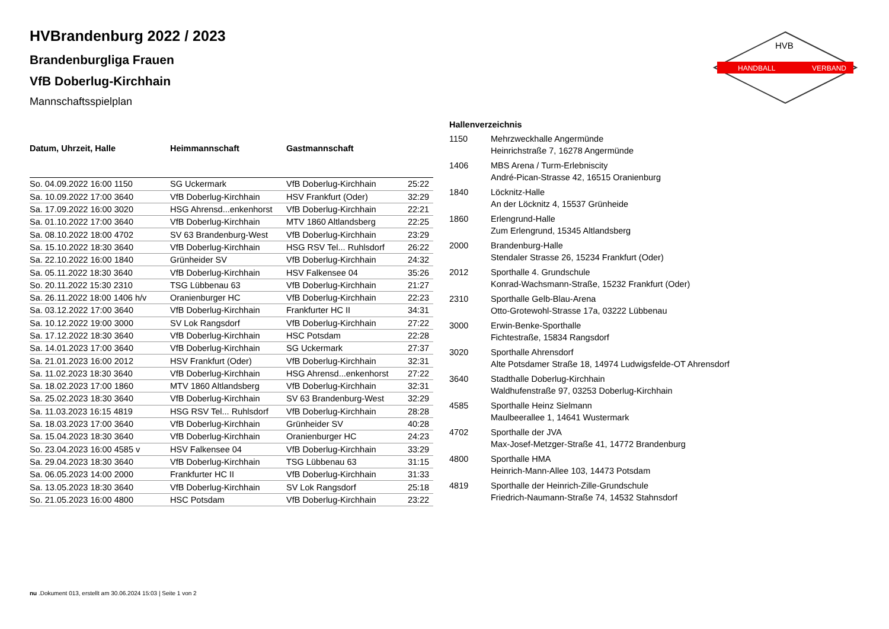HANDBALL
VERBAND
HVB
HVBrandenburg 2022 / 2023
Brandenburgliga Frauen
VfB Doberlug-Kirchhain
Mannschaftsspielplan
| Datum, Uhrzeit, Halle | Heimmannschaft | Gastmannschaft | |
| --- | --- | --- | --- |
| So. 04.09.2022 16:00 1150 | SG Uckermark | VfB Doberlug-Kirchhain | 25:22 |
| Sa. 10.09.2022 17:00 3640 | VfB Doberlug-Kirchhain | HSV Frankfurt (Oder) | 32:29 |
| Sa. 17.09.2022 16:00 3020 | HSG Ahrensd...enkenhorst | VfB Doberlug-Kirchhain | 22:21 |
| Sa. 01.10.2022 17:00 3640 | VfB Doberlug-Kirchhain | MTV 1860 Altlandsberg | 22:25 |
| Sa. 08.10.2022 18:00 4702 | SV 63 Brandenburg-West | VfB Doberlug-Kirchhain | 23:29 |
| Sa. 15.10.2022 18:30 3640 | VfB Doberlug-Kirchhain | HSG RSV Tel... Ruhlsdorf | 26:22 |
| Sa. 22.10.2022 16:00 1840 | Grünheider SV | VfB Doberlug-Kirchhain | 24:32 |
| Sa. 05.11.2022 18:30 3640 | VfB Doberlug-Kirchhain | HSV Falkensee 04 | 35:26 |
| So. 20.11.2022 15:30 2310 | TSG Lübbenau 63 | VfB Doberlug-Kirchhain | 21:27 |
| Sa. 26.11.2022 18:00 1406 h/v | Oranienburger HC | VfB Doberlug-Kirchhain | 22:23 |
| Sa. 03.12.2022 17:00 3640 | VfB Doberlug-Kirchhain | Frankfurter HC II | 34:31 |
| Sa. 10.12.2022 19:00 3000 | SV Lok Rangsdorf | VfB Doberlug-Kirchhain | 27:22 |
| Sa. 17.12.2022 18:30 3640 | VfB Doberlug-Kirchhain | HSC Potsdam | 22:28 |
| Sa. 14.01.2023 17:00 3640 | VfB Doberlug-Kirchhain | SG Uckermark | 27:37 |
| Sa. 21.01.2023 16:00 2012 | HSV Frankfurt (Oder) | VfB Doberlug-Kirchhain | 32:31 |
| Sa. 11.02.2023 18:30 3640 | VfB Doberlug-Kirchhain | HSG Ahrensd...enkenhorst | 27:22 |
| Sa. 18.02.2023 17:00 1860 | MTV 1860 Altlandsberg | VfB Doberlug-Kirchhain | 32:31 |
| Sa. 25.02.2023 18:30 3640 | VfB Doberlug-Kirchhain | SV 63 Brandenburg-West | 32:29 |
| Sa. 11.03.2023 16:15 4819 | HSG RSV Tel... Ruhlsdorf | VfB Doberlug-Kirchhain | 28:28 |
| Sa. 18.03.2023 17:00 3640 | VfB Doberlug-Kirchhain | Grünheider SV | 40:28 |
| Sa. 15.04.2023 18:30 3640 | VfB Doberlug-Kirchhain | Oranienburger HC | 24:23 |
| So. 23.04.2023 16:00 4585 v | HSV Falkensee 04 | VfB Doberlug-Kirchhain | 33:29 |
| Sa. 29.04.2023 18:30 3640 | VfB Doberlug-Kirchhain | TSG Lübbenau 63 | 31:15 |
| Sa. 06.05.2023 14:00 2000 | Frankfurter HC II | VfB Doberlug-Kirchhain | 31:33 |
| Sa. 13.05.2023 18:30 3640 | VfB Doberlug-Kirchhain | SV Lok Rangsdorf | 25:18 |
| So. 21.05.2023 16:00 4800 | HSC Potsdam | VfB Doberlug-Kirchhain | 23:22 |
| Hallenverzeichnis | |
| --- | --- |
| 1150 | Mehrzweckhalle Angermünde Heinrichstraße 7, 16278 Angermünde |
| 1406 | MBS Arena / Turm-Erlebniscity André-Pican-Strasse 42, 16515 Oranienburg |
| 1840 | Löcknitz-Halle An der Löcknitz 4, 15537 Grünheide |
| 1860 | Erlengrund-Halle Zum Erlengrund, 15345 Altlandsberg |
| 2000 | Brandenburg-Halle Stendaler Strasse 26, 15234 Frankfurt (Oder) |
| 2012 | Sporthalle 4. Grundschule Konrad-Wachsmann-Straße, 15232 Frankfurt (Oder) |
| 2310 | Sporthalle Gelb-Blau-Arena Otto-Grotewohl-Strasse 17a, 03222 Lübbenau |
| 3000 | Erwin-Benke-Sporthalle Fichtestraße, 15834 Rangsdorf |
| 3020 | Sporthalle Ahrensdorf Alte Potsdamer Straße 18, 14974 Ludwigsfelde-OT Ahrensdorf |
| 3640 | Stadthalle Doberlug-Kirchhain Waldhufenstraße 97, 03253 Doberlug-Kirchhain |
| 4585 | Sporthalle Heinz Sielmann Maulbeerallee 1, 14641 Wustermark |
| 4702 | Sporthalle der JVA Max-Josef-Metzger-Straße 41, 14772 Brandenburg |
| 4800 | Sporthalle HMA Heinrich-Mann-Allee 103, 14473 Potsdam |
| 4819 | Sporthalle der Heinrich-Zille-Grundschule Friedrich-Naumann-Straße 74, 14532 Stahnsdorf |
nu .Dokument 013, erstellt am 30.06.2024 15:03 | Seite 1 von 2